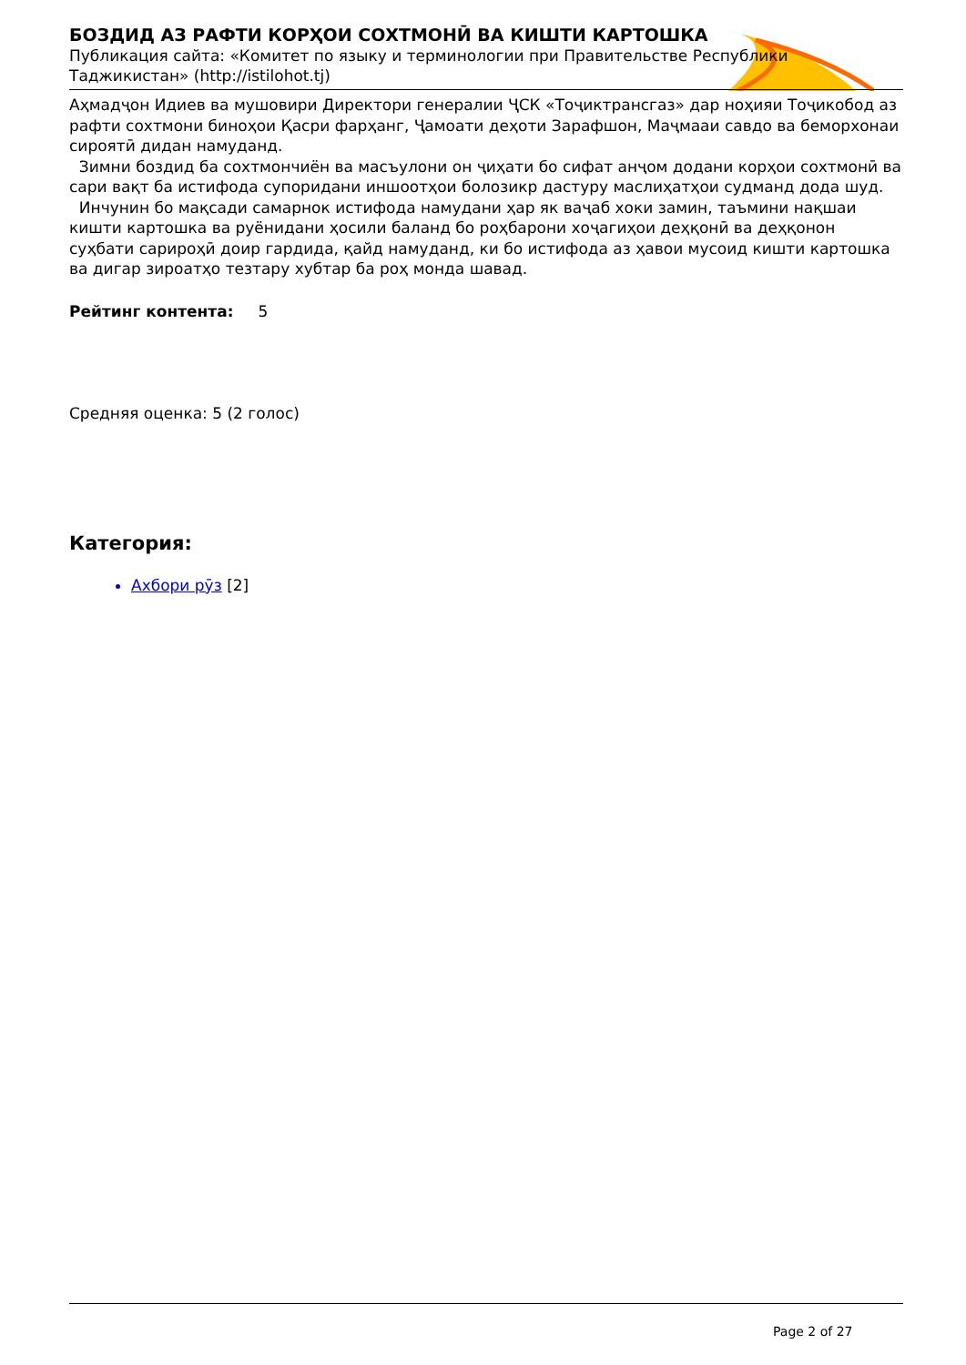БОЗДИД АЗ РАФТИ КОРҲОИ СОХТМОНӢ ВА КИШТИ КАРТОШКА
Публикация сайта: «Комитет по языку и терминологии при Правительстве Республики Таджикистан» (http://istilohot.tj)
Аҳмадҷон Идиев ва мушовири Директори генералии ҶСК «Тоҷиктрансгаз» дар ноҳияи Тоҷикобод аз рафти сохтмони биноҳои Қасри фарҳанг, Ҷамоати деҳоти Зарафшон, Маҷмааи савдо ва беморхонаи сироятӣ дидан намуданд.
Зимни боздид ба сохтмончиён ва масъулони он ҷиҳати бо сифат анҷом додани корҳои сохтмонӣ ва сари вақт ба истифода супоридани иншоотҳои болозикр дастуру маслиҳатҳои судманд дода шуд.
Инчунин бо мақсади самарнок истифода намудани ҳар як ваҷаб хоки замин, таъмини нақшаи кишти картошка ва руёнидани ҳосили баланд бо роҳбарони хоҷагиҳои деҳқонӣ ва деҳқонон суҳбати сарироҳӣ доир гардида, қайд намуданд, ки бо истифода аз ҳавои мусоид кишти картошка ва дигар зироатҳо тезтару хубтар ба роҳ монда шавад.
Рейтинг контента: 5
Средняя оценка: 5 (2 голос)
Категория:
Ахбори рӯз [2]
Page 2 of 27